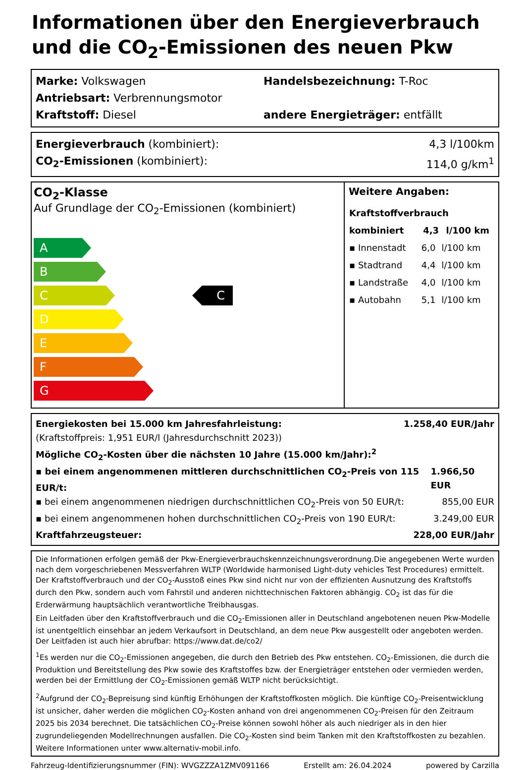Informationen über den Energieverbrauch und die CO<sub>2</sub>-Emissionen des neuen Pkw
Marke: Volkswagen Handelsbezeichnung: T-Roc
Antriebsart: Verbrennungsmotor
Kraftstoff: Diesel andere Energieträger: entfällt
Energieverbrauch (kombiniert): 4,3 l/100km
CO<sub>2</sub>-Emissionen (kombiniert): 114,0 g/km<sup>1</sup>
CO<sub>2</sub>-Klasse
Auf Grundlage der CO<sub>2</sub>-Emissionen (kombiniert)
A
B
C
D
E
F
G
C
Weitere Angaben:
| Kraftstoffverbrauch | | |
| --- | --- | --- |
| kombiniert | 4,3 | l/100 km |
| ▪ Innenstadt | 6,0 | l/100 km |
| ▪ Stadtrand | 4,4 | l/100 km |
| ▪ Landstraße | 4,0 | l/100 km |
| ▪ Autobahn | 5,1 | l/100 km |
Energiekosten bei 15.000 km Jahresfahrleistung: 1.258,40 EUR/Jahr
(Kraftstoffpreis: 1,951 EUR/l (Jahresdurchschnitt 2023))
Mögliche CO<sub>2</sub>-Kosten über die nächsten 10 Jahre (15.000 km/Jahr):<sup>2</sup>
▪ bei einem angenommenen mittleren durchschnittlichen CO<sub>2</sub>-Preis von 115 EUR/t: 1.966,50 EUR
▪ bei einem angenommenen niedrigen durchschnittlichen CO<sub>2</sub>-Preis von 50 EUR/t: 855,00 EUR
▪ bei einem angenommenen hohen durchschnittlichen CO<sub>2</sub>-Preis von 190 EUR/t: 3.249,00 EUR
Kraftfahrzeugsteuer: 228,00 EUR/Jahr
Die Informationen erfolgen gemäß der Pkw-Energieverbrauchskennzeichnungsverordnung.Die angegebenen Werte wurden nach dem vorgeschriebenen Messverfahren WLTP (Worldwide harmonised Light-duty vehicles Test Procedures) ermittelt. Der Kraftstoffverbrauch und der CO<sub>2</sub>-Ausstoß eines Pkw sind nicht nur von der effizienten Ausnutzung des Kraftstoffs durch den Pkw, sondern auch vom Fahrstil und anderen nichttechnischen Faktoren abhängig. CO<sub>2</sub> ist das für die Erderwärmung hauptsächlich verantwortliche Treibhausgas.
Ein Leitfaden über den Kraftstoffverbrauch und die CO<sub>2</sub>-Emissionen aller in Deutschland angebotenen neuen Pkw-Modelle ist unentgeltlich einsehbar an jedem Verkaufsort in Deutschland, an dem neue Pkw ausgestellt oder angeboten werden. Der Leitfaden ist auch hier abrufbar: https://www.dat.de/co2/
<sup>1</sup> Es werden nur die CO<sub>2</sub>-Emissionen angegeben, die durch den Betrieb des Pkw entstehen. CO<sub>2</sub>-Emissionen, die durch die Produktion und Bereitstellung des Pkw sowie des Kraftstoffes bzw. der Energieträger entstehen oder vermieden werden, werden bei der Ermittlung der CO<sub>2</sub>-Emissionen gemäß WLTP nicht berücksichtigt.
<sup>2</sup> Aufgrund der CO<sub>2</sub>-Bepreisung sind künftig Erhöhungen der Kraftstoffkosten möglich. Die künftige CO<sub>2</sub>-Preisentwicklung ist unsicher, daher werden die möglichen CO<sub>2</sub>-Kosten anhand von drei angenommenen CO<sub>2</sub>-Preisen für den Zeitraum 2025 bis 2034 berechnet. Die tatsächlichen CO<sub>2</sub>-Preise können sowohl höher als auch niedriger als in den hier zugrundeliegenden Modellrechnungen ausfallen. Die CO<sub>2</sub>-Kosten sind beim Tanken mit den Kraftstoffkosten zu bezahlen. Weitere Informationen unter www.alternativ-mobil.info.
Fahrzeug-Identifizierungsnummer (FIN): WVGZZZA1ZMV091166 Erstellt am: 26.04.2024 powered by Carzilla